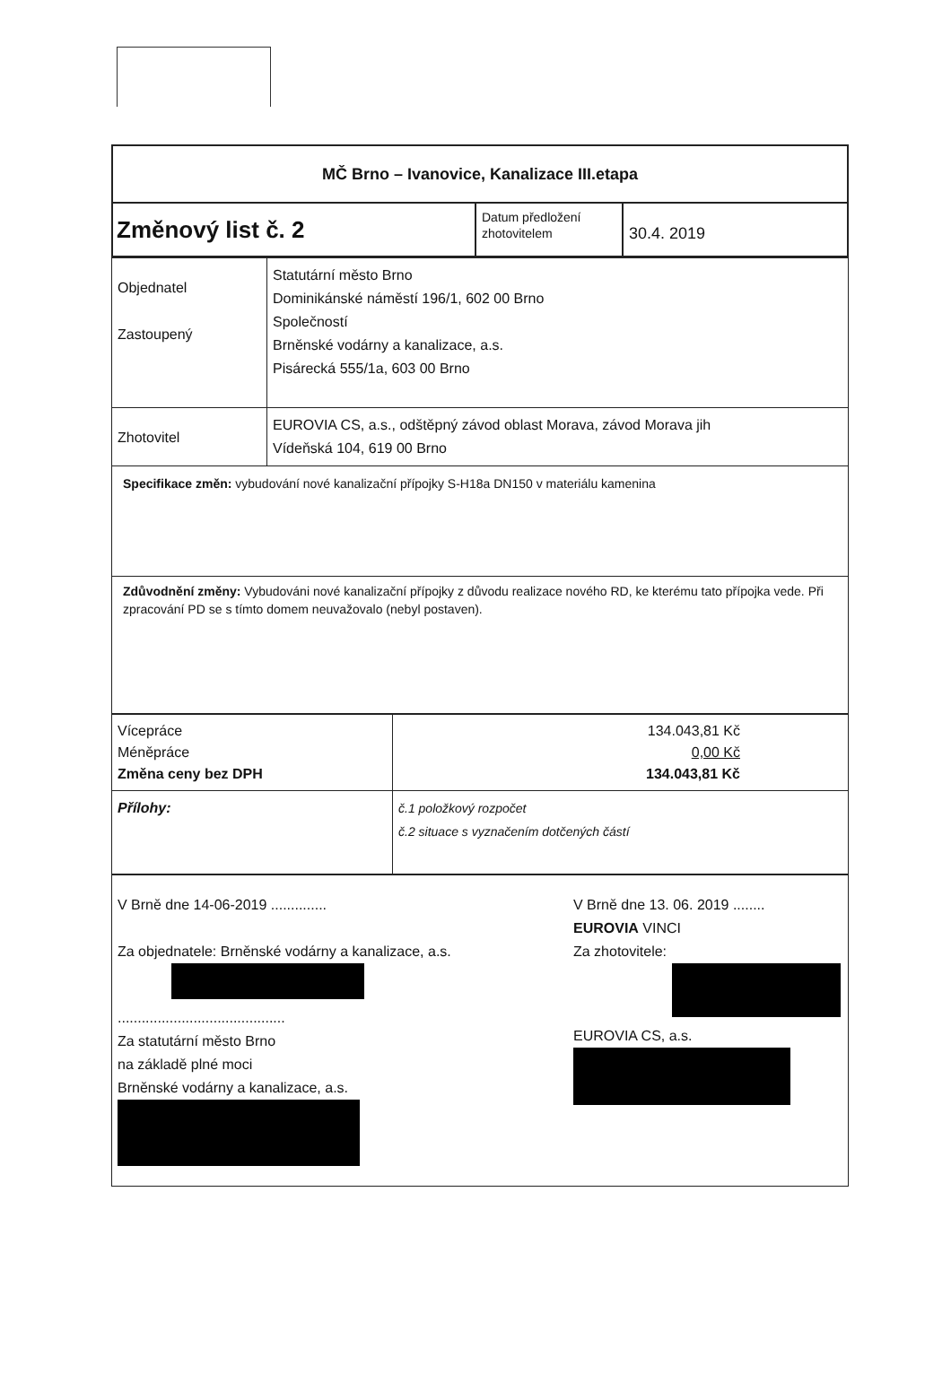| MČ Brno – Ivanovice, Kanalizace III.etapa | | |
| Změnový list č. 2 | Datum předložení zhotovitelem | 30.4. 2019 |
| Objednatel Zastoupený | Statutární město Brno Dominikánské náměstí 196/1, 602 00 Brno Společností Brněnské vodárny a kanalizace, a.s. Pisárecká 555/1a, 603 00 Brno |
| Zhotovitel | EUROVIA CS, a.s., odštěpný závod oblast Morava, závod Morava jih Vídeňská 104, 619 00 Brno |
| Specifikace změn: vybudování nové kanalizační přípojky S-H18a DN150 v materiálu kamenina | |
| Zdůvodnění změny: Vybudováni nové kanalizační přípojky z důvodu realizace nového RD, ke kterému tato přípojka vede. Při zpracování PD se s tímto domem neuvažovalo (nebyl postaven). | |
| Vícepráce Méněpráce Změna ceny bez DPH | 134.043,81 Kč 0,00 Kč 134.043,81 Kč |
| Přílohy: | č.1 položkový rozpočet č.2 situace s vyznačením dotčených částí |
| V Brně dne 14-06-2019 .............. Za objednatele: Brněnské vodárny a kanalizace, a.s. .......................................... Za statutární město Brno na základě plné moci Brněnské vodárny a kanalizace, a.s. V Brně dne 13. 06. 2019 ........ EUROVIA VINCI Za zhotovitele: EUROVIA CS, a.s. |